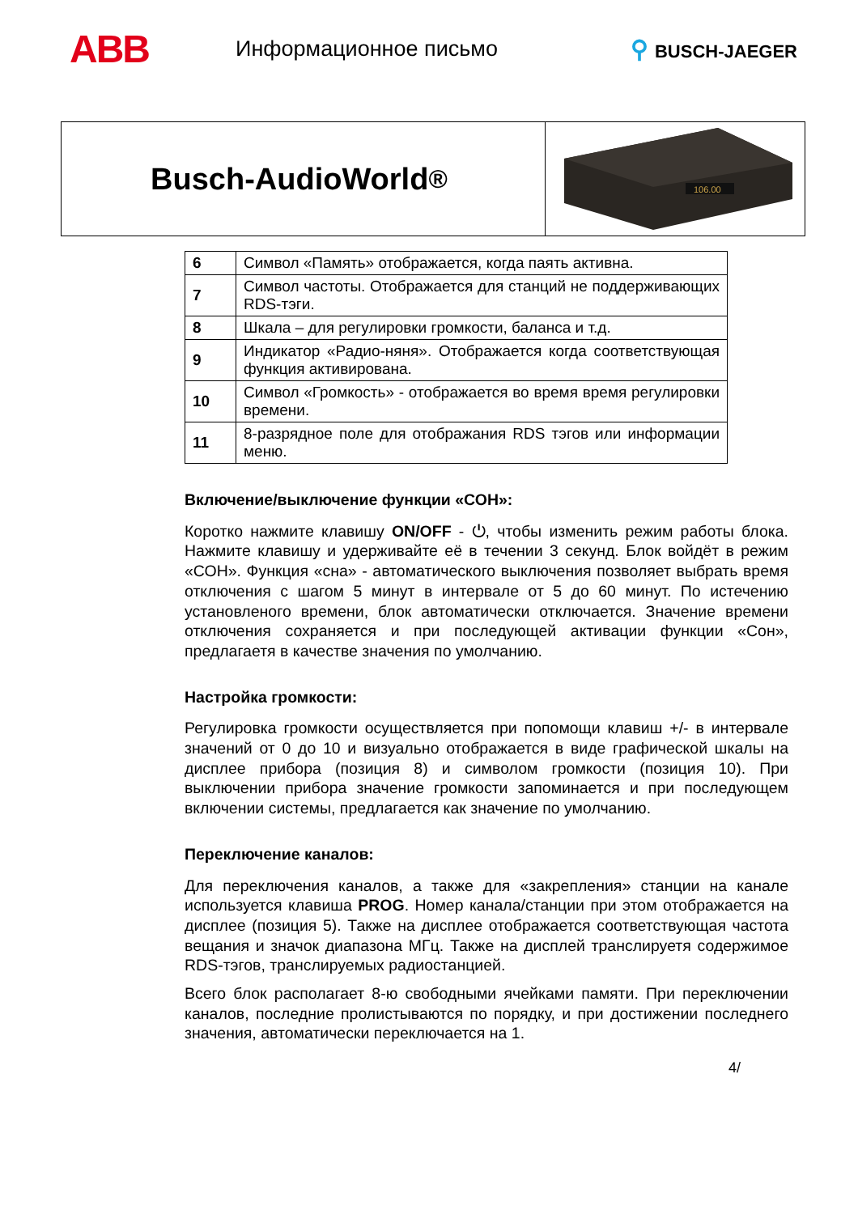ABB
Информационное письмо ⚲ BUSCH-JAEGER
Busch-AudioWorld<sup>®</sup>
106.00
| 6 | Символ «Память» отображается, когда паять активна. |
| 7 | Символ частоты. Отображается для станций не поддерживающих RDS-тэги. |
| 8 | Шкала – для регулировки громкости, баланса и т.д. |
| 9 | Индикатор «Радио-няня». Отображается когда соответствующая функция активирована. |
| 10 | Символ «Громкость» - отображается во время время регулировки времени. |
| 11 | 8-разрядное поле для отображания RDS тэгов или информации меню. |
Включение/выключение функции «СОН»:
Коротко нажмите клавишу ON/OFF - ⏻, чтобы изменить режим работы блока. Нажмите клавишу и удерживайте её в течении 3 секунд. Блок войдёт в режим «СОН». Функция «сна» - автоматического выключения позволяет выбрать время отключения с шагом 5 минут в интервале от 5 до 60 минут. По истечению установленого времени, блок автоматически отключается. Значение времени отключения сохраняется и при последующей активации функции «Сон», предлагаетя в качестве значения по умолчанию.
Настройка громкости:
Регулировка громкости осуществляется при попомощи клавиш +/- в интервале значений от 0 до 10 и визуально отображается в виде графической шкалы на дисплее прибора (позиция 8) и символом громкости (позиция 10). При выключении прибора значение громкости запоминается и при последующем включении системы, предлагается как значение по умолчанию.
Переключение каналов:
Для переключения каналов, а также для «закрепления» станции на канале используется клавиша PROG. Номер канала/станции при этом отображается на дисплее (позиция 5). Также на дисплее отображается соответствующая частота вещания и значок диапазона МГц. Также на дисплей транслируетя содержимое RDS-тэгов, транслируемых радиостанцией.
Всего блок располагает 8-ю свободными ячейками памяти. При переключении каналов, последние пролистываются по порядку, и при достижении последнего значения, автоматически переключается на 1.
4/